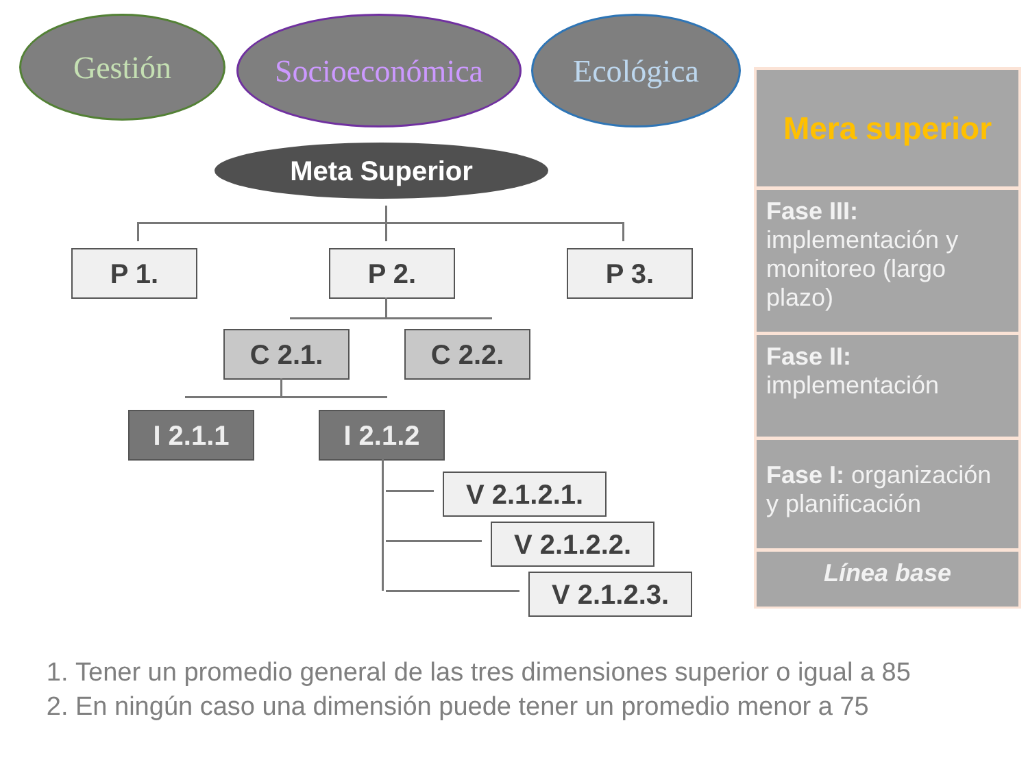Gestión Socioeconómica Ecológica
Meta Superior
P 1. P 2. P 3.
C 2.1. C 2.2.
I 2.1.1 I 2.1.2
V 2.1.2.1.
V 2.1.2.2.
V 2.1.2.3.
Mera superior
Fase III: implementación y monitoreo (largo plazo)
Fase II: implementación
Fase I: organización y planificación
Línea base
1. Tener un promedio general de las tres dimensiones superior o igual a 85
2. En ningún caso una dimensión puede tener un promedio menor a 75